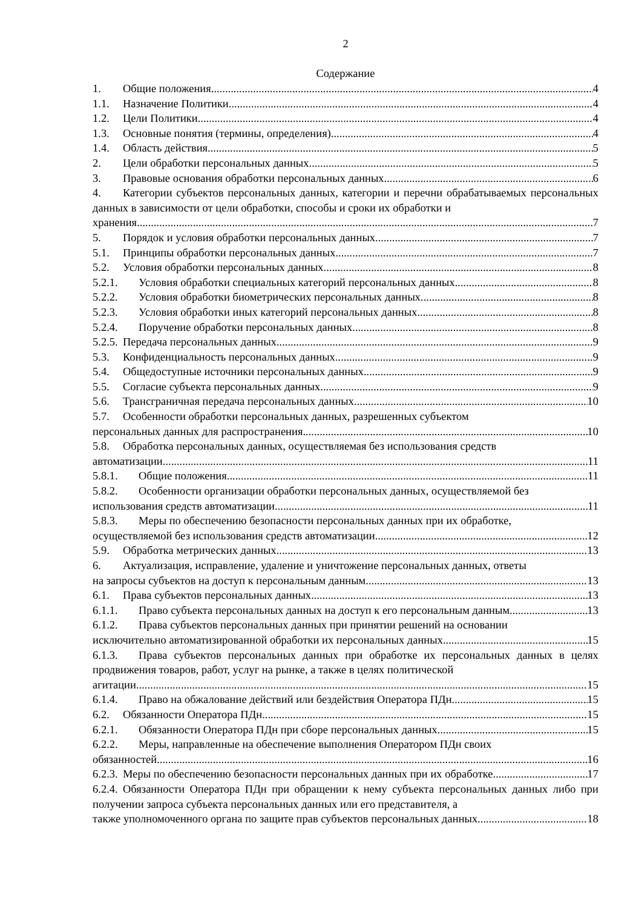2
Содержание
1. Общие положения 4
1.1. Назначение Политики 4
1.2. Цели Политики 4
1.3. Основные понятия (термины, определения) 4
1.4. Область действия 5
2. Цели обработки персональных данных 5
3. Правовые основания обработки персональных данных 6
4. Категории субъектов персональных данных, категории и перечни обрабатываемых персональных данных в зависимости от цели обработки, способы и сроки их обработки и
хранения 7
5. Порядок и условия обработки персональных данных 7
5.1. Принципы обработки персональных данных 7
5.2. Условия обработки персональных данных 8
5.2.1. Условия обработки специальных категорий персональных данных 8
5.2.2. Условия обработки биометрических персональных данных 8
5.2.3. Условия обработки иных категорий персональных данных 8
5.2.4. Поручение обработки персональных данных 8
5.2.5. Передача персональных данных 9
5.3. Конфиденциальность персональных данных 9
5.4. Общедоступные источники персональных данных 9
5.5. Согласие субъекта персональных данных 9
5.6. Трансграничная передача персональных данных 10
5.7. Особенности обработки персональных данных, разрешенных субъектом
персональных данных для распространения 10
5.8. Обработка персональных данных, осуществляемая без использования средств
автоматизации 11
5.8.1. Общие положения 11
5.8.2. Особенности организации обработки персональных данных, осуществляемой без
использования средств автоматизации 11
5.8.3. Меры по обеспечению безопасности персональных данных при их обработке,
осуществляемой без использования средств автоматизации 12
5.9. Обработка метрических данных 13
6. Актуализация, исправление, удаление и уничтожение персональных данных, ответы
на запросы субъектов на доступ к персональным данным 13
6.1. Права субъектов персональных данных 13
6.1.1. Право субъекта персональных данных на доступ к его персональным данным 13
6.1.2. Права субъектов персональных данных при принятии решений на основании
исключительно автоматизированной обработки их персональных данных 15
6.1.3. Права субъектов персональных данных при обработке их персональных данных в целях продвижения товаров, работ, услуг на рынке, а также в целях политической
агитации 15
6.1.4. Право на обжалование действий или бездействия Оператора ПДн 15
6.2. Обязанности Оператора ПДн 15
6.2.1. Обязанности Оператора ПДн при сборе персональных данных 15
6.2.2. Меры, направленные на обеспечение выполнения Оператором ПДн своих
обязанностей 16
6.2.3. Меры по обеспечению безопасности персональных данных при их обработке 17
6.2.4. Обязанности Оператора ПДн при обращении к нему субъекта персональных данных либо при получении запроса субъекта персональных данных или его представителя, а
также уполномоченного органа по защите прав субъектов персональных данных 18